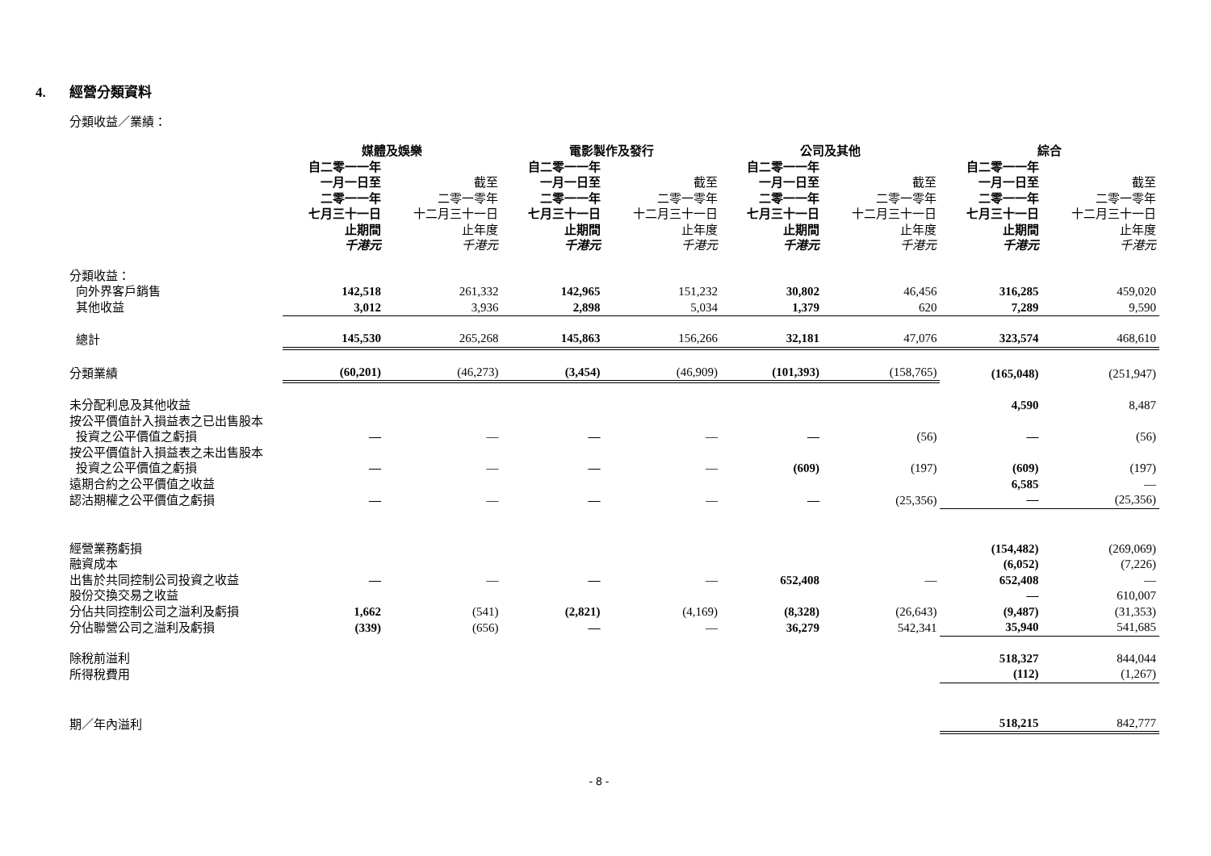4. 經營分類資料
分類收益／業績：
| | 媒體及娛樂 | | 電影製作及發行 | | 公司及其他 | | 綜合 | |
| --- | --- | --- | --- | --- | --- | --- | --- | --- |
| | 自二零一一年 一月一日至 二零一一年 七月三十一日 止期間 千港元 | 截至 二零一零年 十二月三十一日 止年度 千港元 | 自二零一一年 一月一日至 二零一一年 七月三十一日 止期間 千港元 | 截至 二零一零年 十二月三十一日 止年度 千港元 | 自二零一一年 一月一日至 二零一一年 七月三十一日 止期間 千港元 | 截至 二零一零年 十二月三十一日 止年度 千港元 | 自二零一一年 一月一日至 二零一一年 七月三十一日 止期間 千港元 | 截至 二零一零年 十二月三十一日 止年度 千港元 |
| 分類收益： | | | | | | | | |
| 向外界客戶銷售 | 142,518 | 261,332 | 142,965 | 151,232 | 30,802 | 46,456 | 316,285 | 459,020 |
| 其他收益 | 3,012 | 3,936 | 2,898 | 5,034 | 1,379 | 620 | 7,289 | 9,590 |
| 總計 | 145,530 | 265,268 | 145,863 | 156,266 | 32,181 | 47,076 | 323,574 | 468,610 |
| 分類業績 | (60,201) | (46,273) | (3,454) | (46,909) | (101,393) | (158,765) | (165,048) | (251,947) |
| 未分配利息及其他收益 | | | | | | | 4,590 | 8,487 |
| 按公平價值計入損益表之已出售股本 投資之公平價值之虧損 | — | — | — | — | — | (56) | — | (56) |
| 按公平價值計入損益表之未出售股本 投資之公平價值之虧損 | — | — | — | — | (609) | (197) | (609) | (197) |
| 遠期合約之公平價值之收益 | | | | | | | 6,585 | — |
| 認沽期權之公平價值之虧損 | — | — | — | — | — | (25,356) | — | (25,356) |
| 經營業務虧損 | | | | | | | (154,482) | (269,069) |
| 融資成本 | | | | | | | (6,052) | (7,226) |
| 出售於共同控制公司投資之收益 | — | — | — | — | 652,408 | — | 652,408 | — |
| 股份交換交易之收益 | | | | | | | — | 610,007 |
| 分佔共同控制公司之溢利及虧損 | 1,662 | (541) | (2,821) | (4,169) | (8,328) | (26,643) | (9,487) | (31,353) |
| 分佔聯營公司之溢利及虧損 | (339) | (656) | — | — | 36,279 | 542,341 | 35,940 | 541,685 |
| 除稅前溢利 | | | | | | | 518,327 | 844,044 |
| 所得稅費用 | | | | | | | (112) | (1,267) |
| 期／年內溢利 | | | | | | | 518,215 | 842,777 |
- 8 -